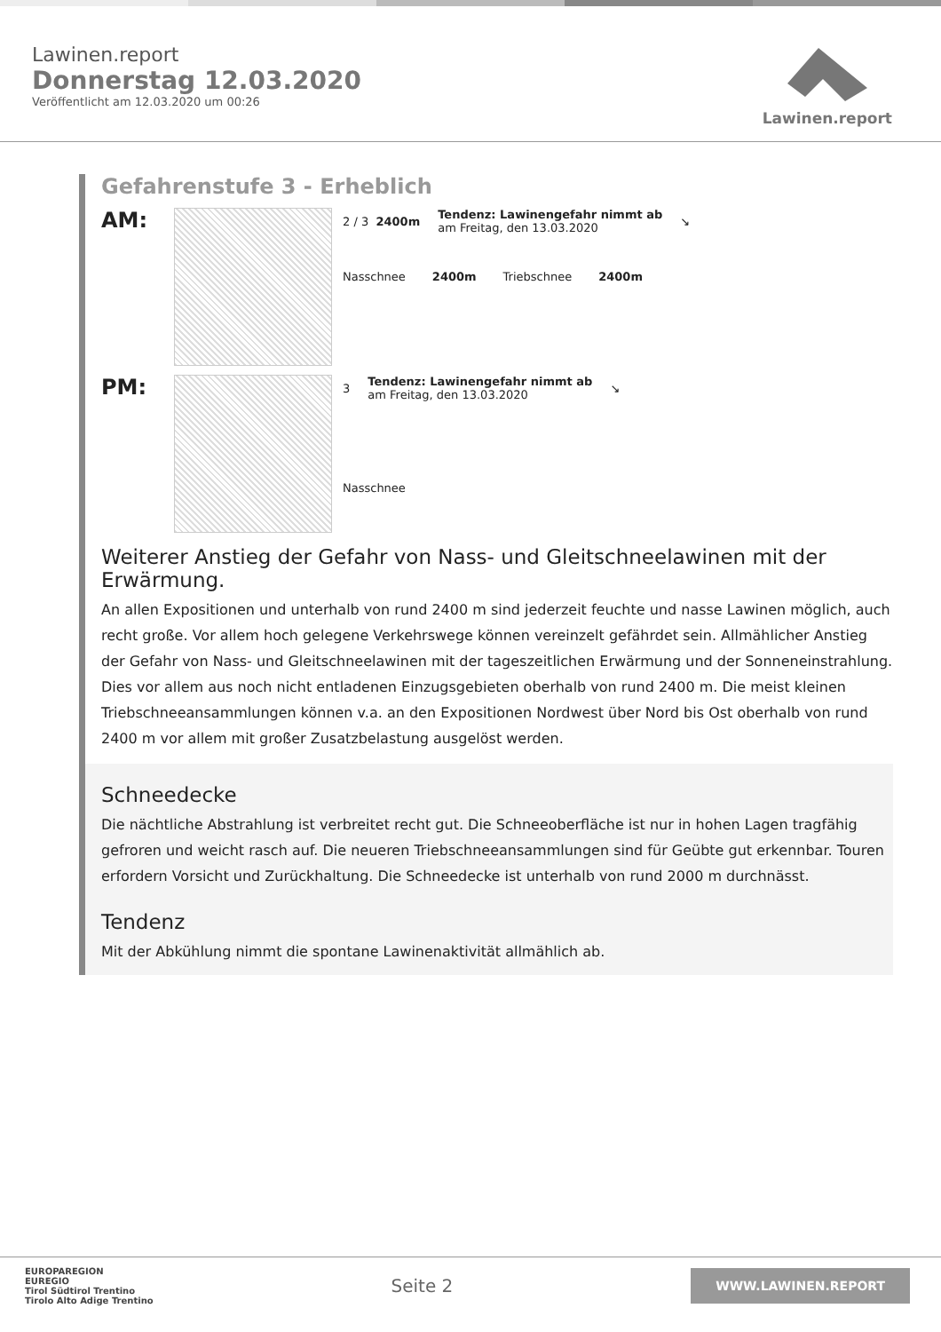Lawinen.report
Donnerstag 12.03.2020
Veröffentlicht am 12.03.2020 um 00:26
Lawinen.report
Gefahrenstufe 3 - Erheblich
AM:
2 / 3 2400m
Tendenz: Lawinengefahr nimmt ab
am Freitag, den 13.03.2020
↘
Nasschnee 2400m Triebschnee 2400m
PM:
3
Tendenz: Lawinengefahr nimmt ab
am Freitag, den 13.03.2020
↘
Nasschnee
Weiterer Anstieg der Gefahr von Nass- und Gleitschneelawinen mit der Erwärmung.
An allen Expositionen und unterhalb von rund 2400 m sind jederzeit feuchte und nasse Lawinen möglich, auch recht große. Vor allem hoch gelegene Verkehrswege können vereinzelt gefährdet sein. Allmählicher Anstieg der Gefahr von Nass- und Gleitschneelawinen mit der tageszeitlichen Erwärmung und der Sonneneinstrahlung. Dies vor allem aus noch nicht entladenen Einzugsgebieten oberhalb von rund 2400 m. Die meist kleinen Triebschneeansammlungen können v.a. an den Expositionen Nordwest über Nord bis Ost oberhalb von rund 2400 m vor allem mit großer Zusatzbelastung ausgelöst werden.
Schneedecke
Die nächtliche Abstrahlung ist verbreitet recht gut. Die Schneeoberfläche ist nur in hohen Lagen tragfähig gefroren und weicht rasch auf. Die neueren Triebschneeansammlungen sind für Geübte gut erkennbar. Touren erfordern Vorsicht und Zurückhaltung. Die Schneedecke ist unterhalb von rund 2000 m durchnässt.
Tendenz
Mit der Abkühlung nimmt die spontane Lawinenaktivität allmählich ab.
EUROPAREGION
EUREGIO
Tirol Südtirol Trentino
Tirolo Alto Adige Trentino
Seite 2
WWW.LAWINEN.REPORT